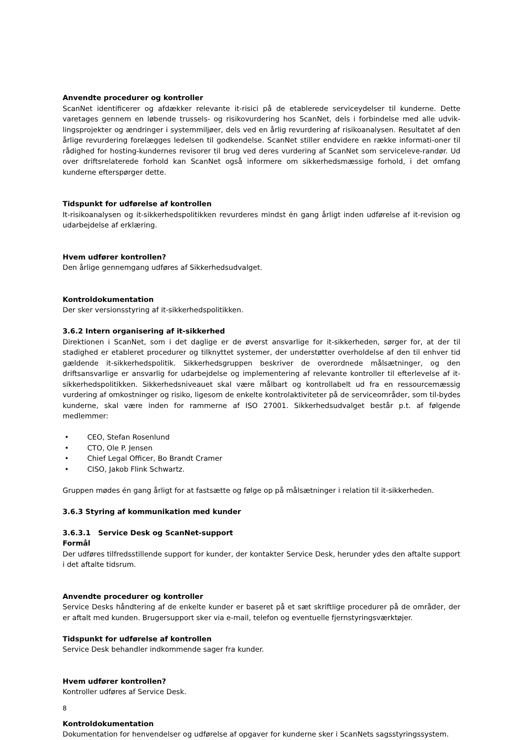Anvendte procedurer og kontroller
ScanNet identificerer og afdækker relevante it-risici på de etablerede serviceydelser til kunderne. Dette varetages gennem en løbende trussels- og risikovurdering hos ScanNet, dels i forbindelse med alle udvik-lingsprojekter og ændringer i systemmiljøer, dels ved en årlig revurdering af risikoanalysen. Resultatet af den årlige revurdering forelægges ledelsen til godkendelse. ScanNet stiller endvidere en række informati-oner til rådighed for hosting-kundernes revisorer til brug ved deres vurdering af ScanNet som servicelevе-randør. Ud over driftsrelaterede forhold kan ScanNet også informere om sikkerhedsmæssige forhold, i det omfang kunderne efterspørger dette.
Tidspunkt for udførelse af kontrollen
It-risikoanalysen og it-sikkerhedspolitikken revurderes mindst én gang årligt inden udførelse af it-revision og udarbejdelse af erklæring.
Hvem udfører kontrollen?
Den årlige gennemgang udføres af Sikkerhedsudvalget.
Kontroldokumentation
Der sker versionsstyring af it-sikkerhedspolitikken.
3.6.2 Intern organisering af it-sikkerhed
Direktionen i ScanNet, som i det daglige er de øverst ansvarlige for it-sikkerheden, sørger for, at der til stadighed er etableret procedurer og tilknyttet systemer, der understøtter overholdelse af den til enhver tid gældende it-sikkerhedspolitik. Sikkerhedsgruppen beskriver de overordnede målsætninger, og den driftsansvarlige er ansvarlig for udarbejdelse og implementering af relevante kontroller til efterlevelse af it-sikkerhedspolitikken. Sikkerhedsniveauet skal være målbart og kontrollabelt ud fra en ressourcemæssig vurdering af omkostninger og risiko, ligesom de enkelte kontrolaktiviteter på de serviceområder, som til-bydes kunderne, skal være inden for rammerne af ISO 27001. Sikkerhedsudvalget består p.t. af følgende medlemmer:
• CEO, Stefan Rosenlund
• CTO, Ole P. Jensen
• Chief Legal Officer, Bo Brandt Cramer
• CISO, Jakob Flink Schwartz.
Gruppen mødes én gang årligt for at fastsætte og følge op på målsætninger i relation til it-sikkerheden.
3.6.3 Styring af kommunikation med kunder
3.6.3.1 Service Desk og ScanNet-support
Formål
Der udføres tilfredsstillende support for kunder, der kontakter Service Desk, herunder ydes den aftalte support i det aftalte tidsrum.
Anvendte procedurer og kontroller
Service Desks håndtering af de enkelte kunder er baseret på et sæt skriftlige procedurer på de områder, der er aftalt med kunden. Brugersupport sker via e-mail, telefon og eventuelle fjernstyringsværktøjer.
Tidspunkt for udførelse af kontrollen
Service Desk behandler indkommende sager fra kunder.
Hvem udfører kontrollen?
Kontroller udføres af Service Desk.
Kontroldokumentation
Dokumentation for henvendelser og udførelse af opgaver for kunderne sker i ScanNets sagsstyringssystem.
8